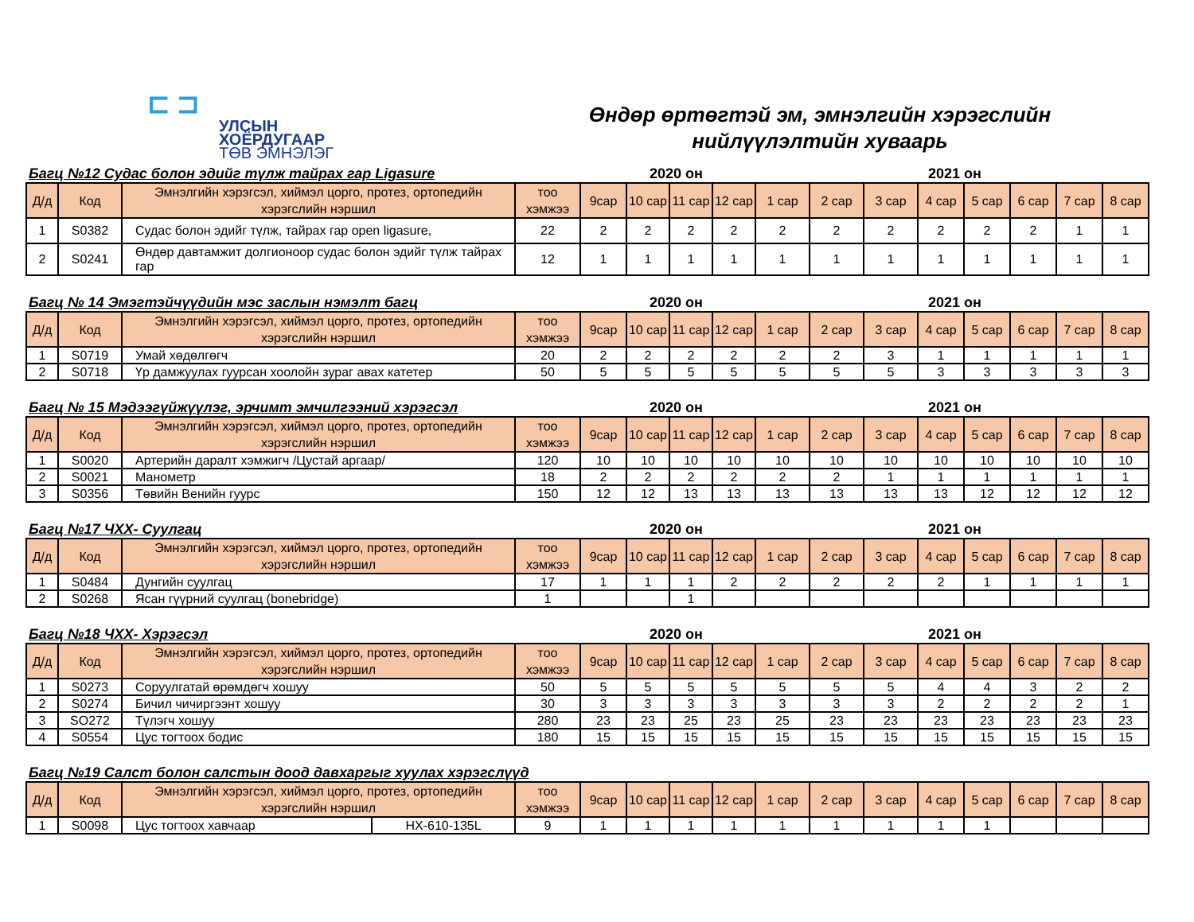⊏ ⊐
УЛСЫН
ХОЁРДУГААР
ТӨВ ЭМНЭЛЭГ
Өндөр өртөгтэй эм, эмнэлгийн хэрэгслийн
нийлүүлэлтийн хуваарь
Багц №12 Судас болон эдийг түлж тайрах гар Ligasure 2020 он 2021 он
| Д/д | Код | Эмнэлгийн хэрэгсэл, хиймэл цорго, протез, ортопедийн хэрэгслийн нэршил | тоо хэмжээ | 9сар | 10 сар | 11 сар | 12 сар | 1 сар | 2 сар | 3 сар | 4 сар | 5 сар | 6 сар | 7 сар | 8 сар |
| --- | --- | --- | --- | --- | --- | --- | --- | --- | --- | --- | --- | --- | --- | --- | --- |
| 1 | S0382 | Судас болон эдийг түлж, тайрах гар open ligasure, | 22 | 2 | 2 | 2 | 2 | 2 | 2 | 2 | 2 | 2 | 2 | 1 | 1 |
| 2 | S0241 | Өндөр давтамжит долгионоор судас болон эдийг түлж тайрах гар | 12 | 1 | 1 | 1 | 1 | 1 | 1 | 1 | 1 | 1 | 1 | 1 | 1 |
Багц № 14 Эмэгтэйчүүдийн мэс заслын нэмэлт багц 2020 он 2021 он
| Д/д | Код | Эмнэлгийн хэрэгсэл, хиймэл цорго, протез, ортопедийн хэрэгслийн нэршил | тоо хэмжээ | 9сар | 10 сар | 11 сар | 12 сар | 1 сар | 2 сар | 3 сар | 4 сар | 5 сар | 6 сар | 7 сар | 8 сар |
| --- | --- | --- | --- | --- | --- | --- | --- | --- | --- | --- | --- | --- | --- | --- | --- |
| 1 | S0719 | Умай хөдөлгөгч | 20 | 2 | 2 | 2 | 2 | 2 | 2 | 3 | 1 | 1 | 1 | 1 | 1 |
| 2 | S0718 | Үр дамжуулах гуурсан хоолойн зураг авах катетер | 50 | 5 | 5 | 5 | 5 | 5 | 5 | 5 | 3 | 3 | 3 | 3 | 3 |
Багц № 15 Мэдээгүйжүүлэг, эрчимт эмчилгээний хэрэгсэл 2020 он 2021 он
| Д/д | Код | Эмнэлгийн хэрэгсэл, хиймэл цорго, протез, ортопедийн хэрэгслийн нэршил | тоо хэмжээ | 9сар | 10 сар | 11 сар | 12 сар | 1 сар | 2 сар | 3 сар | 4 сар | 5 сар | 6 сар | 7 сар | 8 сар |
| --- | --- | --- | --- | --- | --- | --- | --- | --- | --- | --- | --- | --- | --- | --- | --- |
| 1 | S0020 | Артерийн даралт хэмжигч /Цустай аргаар/ | 120 | 10 | 10 | 10 | 10 | 10 | 10 | 10 | 10 | 10 | 10 | 10 | 10 |
| 2 | S0021 | Манометр | 18 | 2 | 2 | 2 | 2 | 2 | 2 | 1 | 1 | 1 | 1 | 1 | 1 |
| 3 | S0356 | Төвийн Венийн гуурс | 150 | 12 | 12 | 13 | 13 | 13 | 13 | 13 | 13 | 12 | 12 | 12 | 12 |
Багц №17 ЧХХ- Суулгац 2020 он 2021 он
| Д/д | Код | Эмнэлгийн хэрэгсэл, хиймэл цорго, протез, ортопедийн хэрэгслийн нэршил | тоо хэмжээ | 9сар | 10 сар | 11 сар | 12 сар | 1 сар | 2 сар | 3 сар | 4 сар | 5 сар | 6 сар | 7 сар | 8 сар |
| --- | --- | --- | --- | --- | --- | --- | --- | --- | --- | --- | --- | --- | --- | --- | --- |
| 1 | S0484 | Дунгийн суулгац | 17 | 1 | 1 | 1 | 2 | 2 | 2 | 2 | 2 | 1 | 1 | 1 | 1 |
| 2 | S0268 | Ясан гүүрний суулгац (bonebridge) | 1 | | | 1 | | | | | | | | | |
Багц №18 ЧХХ- Хэрэгсэл 2020 он 2021 он
| Д/д | Код | Эмнэлгийн хэрэгсэл, хиймэл цорго, протез, ортопедийн хэрэгслийн нэршил | тоо хэмжээ | 9сар | 10 сар | 11 сар | 12 сар | 1 сар | 2 сар | 3 сар | 4 сар | 5 сар | 6 сар | 7 сар | 8 сар |
| --- | --- | --- | --- | --- | --- | --- | --- | --- | --- | --- | --- | --- | --- | --- | --- |
| 1 | S0273 | Соруулгатай өрөмдөгч хошуу | 50 | 5 | 5 | 5 | 5 | 5 | 5 | 5 | 4 | 4 | 3 | 2 | 2 |
| 2 | S0274 | Бичил чичиргээнт хошуу | 30 | 3 | 3 | 3 | 3 | 3 | 3 | 3 | 2 | 2 | 2 | 2 | 1 |
| 3 | SO272 | Түлэгч хошуу | 280 | 23 | 23 | 25 | 23 | 25 | 23 | 23 | 23 | 23 | 23 | 23 | 23 |
| 4 | S0554 | Цус тогтоох бодис | 180 | 15 | 15 | 15 | 15 | 15 | 15 | 15 | 15 | 15 | 15 | 15 | 15 |
Багц №19 Салст болон салстын доод давхаргыг хуулах хэрэгслүүд
| Д/д | Код | Эмнэлгийн хэрэгсэл, хиймэл цорго, протез, ортопедийн хэрэгслийн нэршил | | тоо хэмжээ | 9сар | 10 сар | 11 сар | 12 сар | 1 сар | 2 сар | 3 сар | 4 сар | 5 сар | 6 сар | 7 сар | 8 сар |
| --- | --- | --- | --- | --- | --- | --- | --- | --- | --- | --- | --- | --- | --- | --- | --- | --- |
| 1 | S0098 | Цус тогтоох хавчаар | HX-610-135L | 9 | 1 | 1 | 1 | 1 | 1 | 1 | 1 | 1 | 1 | | | |